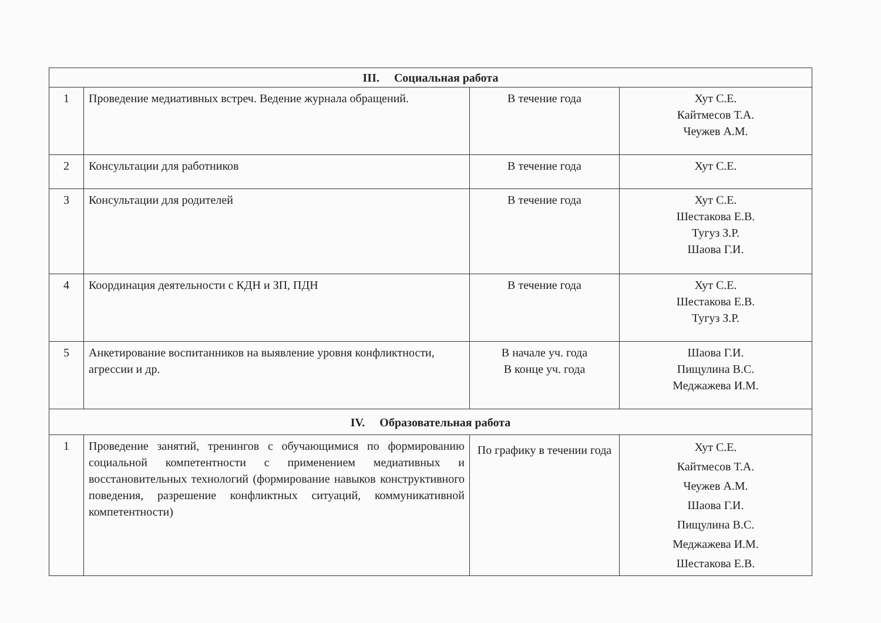| III. Социальная работа | | | |
| --- | --- | --- | --- |
| 1 | Проведение медиативных встреч. Ведение журнала обращений. | В течение года | Хут С.Е. Кайтмесов Т.А. Чеужев А.М. |
| 2 | Консультации для работников | В течение года | Хут С.Е. |
| 3 | Консультации для родителей | В течение года | Хут С.Е. Шестакова Е.В. Тугуз З.Р. Шаова Г.И. |
| 4 | Координация деятельности с КДН и ЗП, ПДН | В течение года | Хут С.Е. Шестакова Е.В. Тугуз З.Р. |
| 5 | Анкетирование воспитанников на выявление уровня конфликтности, агрессии и др. | В начале уч. года В конце уч. года | Шаова Г.И. Пищулина В.С. Меджажева И.М. |
| IV. Образовательная работа | | | |
| 1 | Проведение занятий, тренингов с обучающимися по формированию социальной компетентности с применением медиативных и восстановительных технологий (формирование навыков конструктивного поведения, разрешение конфликтных ситуаций, коммуникативной компетентности) | По графику в течении года | Хут С.Е. Кайтмесов Т.А. Чеужев А.М. Шаова Г.И. Пищулина В.С. Меджажева И.М. Шестакова Е.В. |